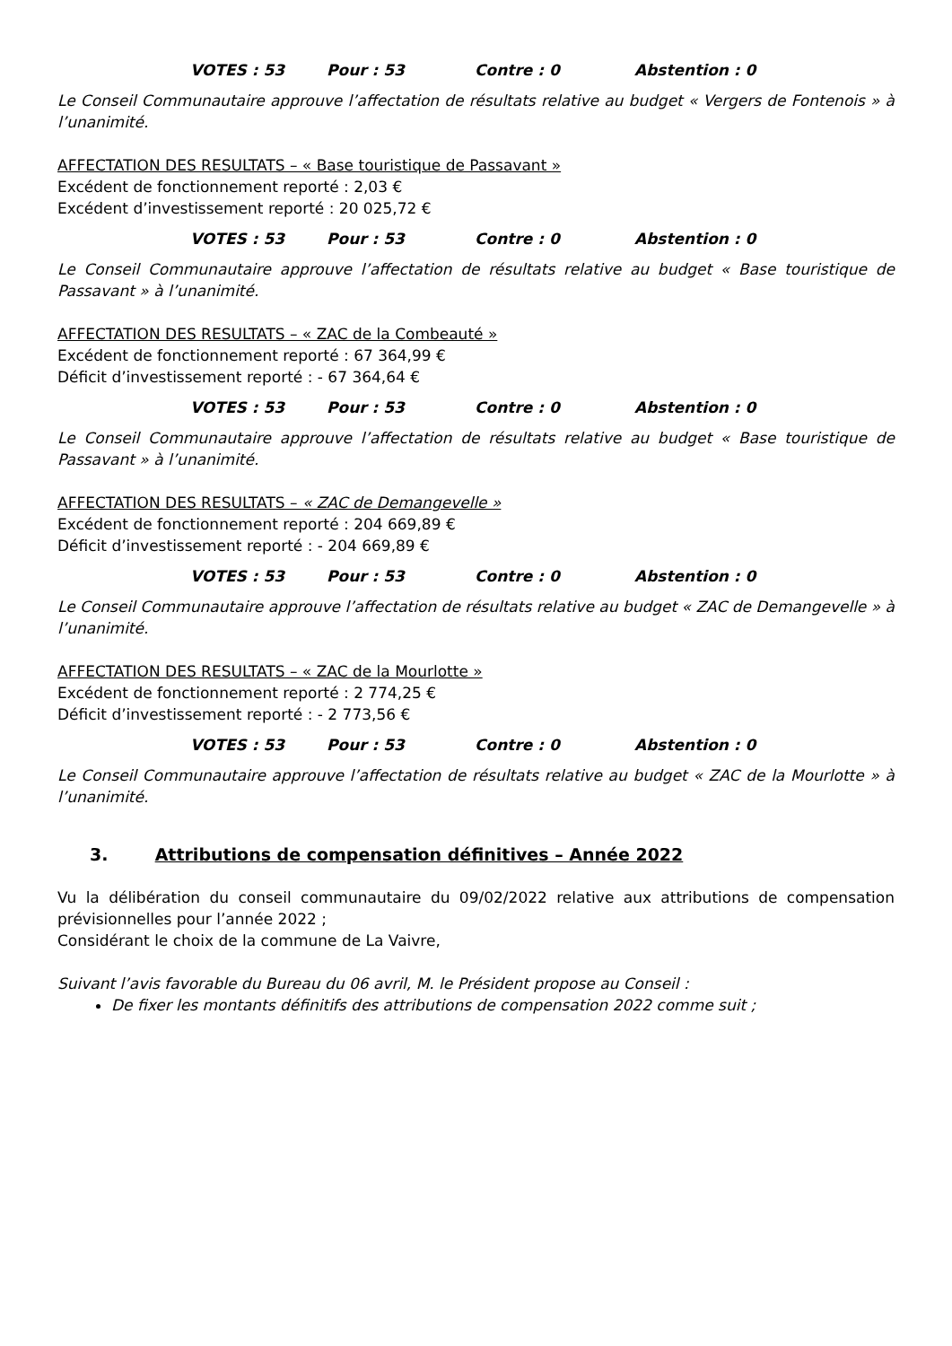VOTES : 53 Pour : 53 Contre : 0 Abstention : 0
Le Conseil Communautaire approuve l’affectation de résultats relative au budget « Vergers de Fontenois » à l’unanimité.
AFFECTATION DES RESULTATS – « Base touristique de Passavant »
Excédent de fonctionnement reporté : 2,03 €
Excédent d’investissement reporté : 20 025,72 €
VOTES : 53 Pour : 53 Contre : 0 Abstention : 0
Le Conseil Communautaire approuve l’affectation de résultats relative au budget « Base touristique de Passavant » à l’unanimité.
AFFECTATION DES RESULTATS – « ZAC de la Combeauté »
Excédent de fonctionnement reporté : 67 364,99 €
Déficit d’investissement reporté : - 67 364,64 €
VOTES : 53 Pour : 53 Contre : 0 Abstention : 0
Le Conseil Communautaire approuve l’affectation de résultats relative au budget « Base touristique de Passavant » à l’unanimité.
AFFECTATION DES RESULTATS – « ZAC de Demangevelle »
Excédent de fonctionnement reporté : 204 669,89 €
Déficit d’investissement reporté : - 204 669,89 €
VOTES : 53 Pour : 53 Contre : 0 Abstention : 0
Le Conseil Communautaire approuve l’affectation de résultats relative au budget « ZAC de Demangevelle » à l’unanimité.
AFFECTATION DES RESULTATS – « ZAC de la Mourlotte »
Excédent de fonctionnement reporté : 2 774,25 €
Déficit d’investissement reporté : - 2 773,56 €
VOTES : 53 Pour : 53 Contre : 0 Abstention : 0
Le Conseil Communautaire approuve l’affectation de résultats relative au budget « ZAC de la Mourlotte » à l’unanimité.
3. Attributions de compensation définitives – Année 2022
Vu la délibération du conseil communautaire du 09/02/2022 relative aux attributions de compensation prévisionnelles pour l’année 2022 ;
Considérant le choix de la commune de La Vaivre,
Suivant l’avis favorable du Bureau du 06 avril, M. le Président propose au Conseil :
De fixer les montants définitifs des attributions de compensation 2022 comme suit ;